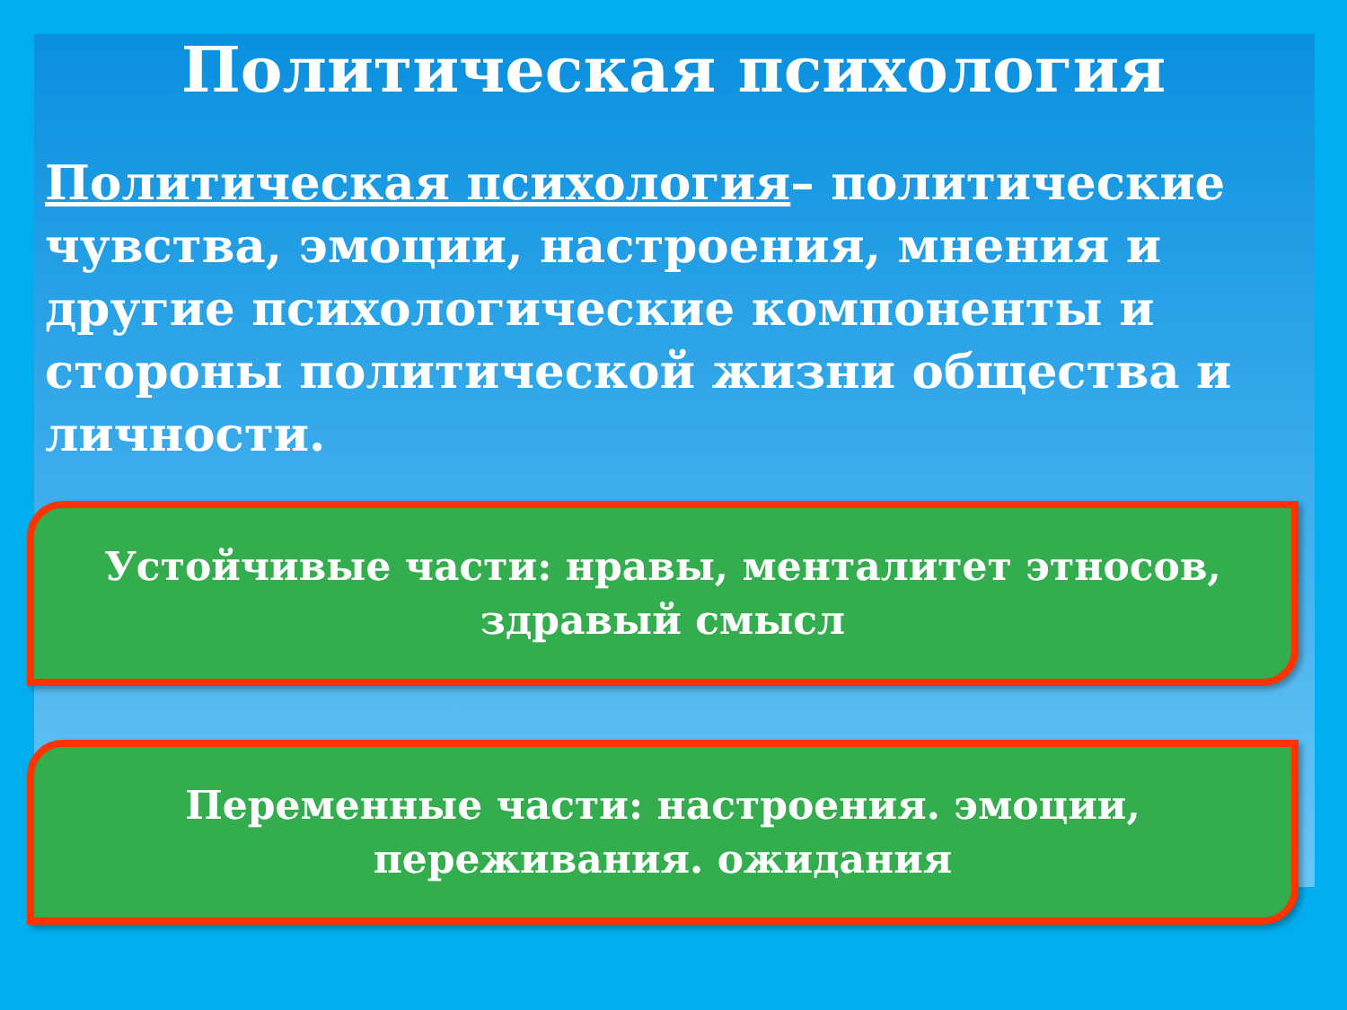Политическая психология
Политическая психология– политические чувства, эмоции, настроения, мнения и другие психологические компоненты и стороны политической жизни общества и личности.
Устойчивые части: нравы, менталитет этносов,
здравый смысл
Переменные части: настроения. эмоции,
переживания. ожидания